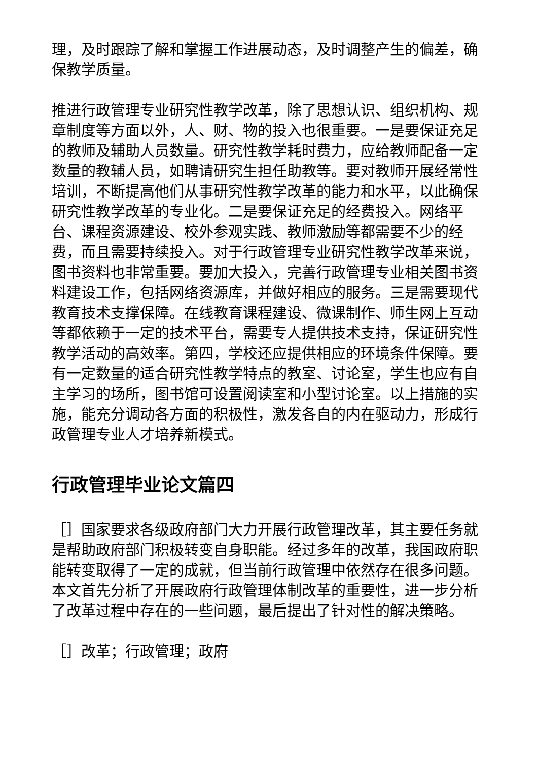理，及时跟踪了解和掌握工作进展动态，及时调整产生的偏差，确保教学质量。
推进行政管理专业研究性教学改革，除了思想认识、组织机构、规章制度等方面以外，人、财、物的投入也很重要。一是要保证充足的教师及辅助人员数量。研究性教学耗时费力，应给教师配备一定数量的教辅人员，如聘请研究生担任助教等。要对教师开展经常性培训，不断提高他们从事研究性教学改革的能力和水平，以此确保研究性教学改革的专业化。二是要保证充足的经费投入。网络平台、课程资源建设、校外参观实践、教师激励等都需要不少的经费，而且需要持续投入。对于行政管理专业研究性教学改革来说，图书资料也非常重要。要加大投入，完善行政管理专业相关图书资料建设工作，包括网络资源库，并做好相应的服务。三是需要现代教育技术支撑保障。在线教育课程建设、微课制作、师生网上互动等都依赖于一定的技术平台，需要专人提供技术支持，保证研究性教学活动的高效率。第四，学校还应提供相应的环境条件保障。要有一定数量的适合研究性教学特点的教室、讨论室，学生也应有自主学习的场所，图书馆可设置阅读室和小型讨论室。以上措施的实施，能充分调动各方面的积极性，激发各自的内在驱动力，形成行政管理专业人才培养新模式。
行政管理毕业论文篇四
［］国家要求各级政府部门大力开展行政管理改革，其主要任务就是帮助政府部门积极转变自身职能。经过多年的改革，我国政府职能转变取得了一定的成就，但当前行政管理中依然存在很多问题。本文首先分析了开展政府行政管理体制改革的重要性，进一步分析了改革过程中存在的一些问题，最后提出了针对性的解决策略。
［］改革；行政管理；政府